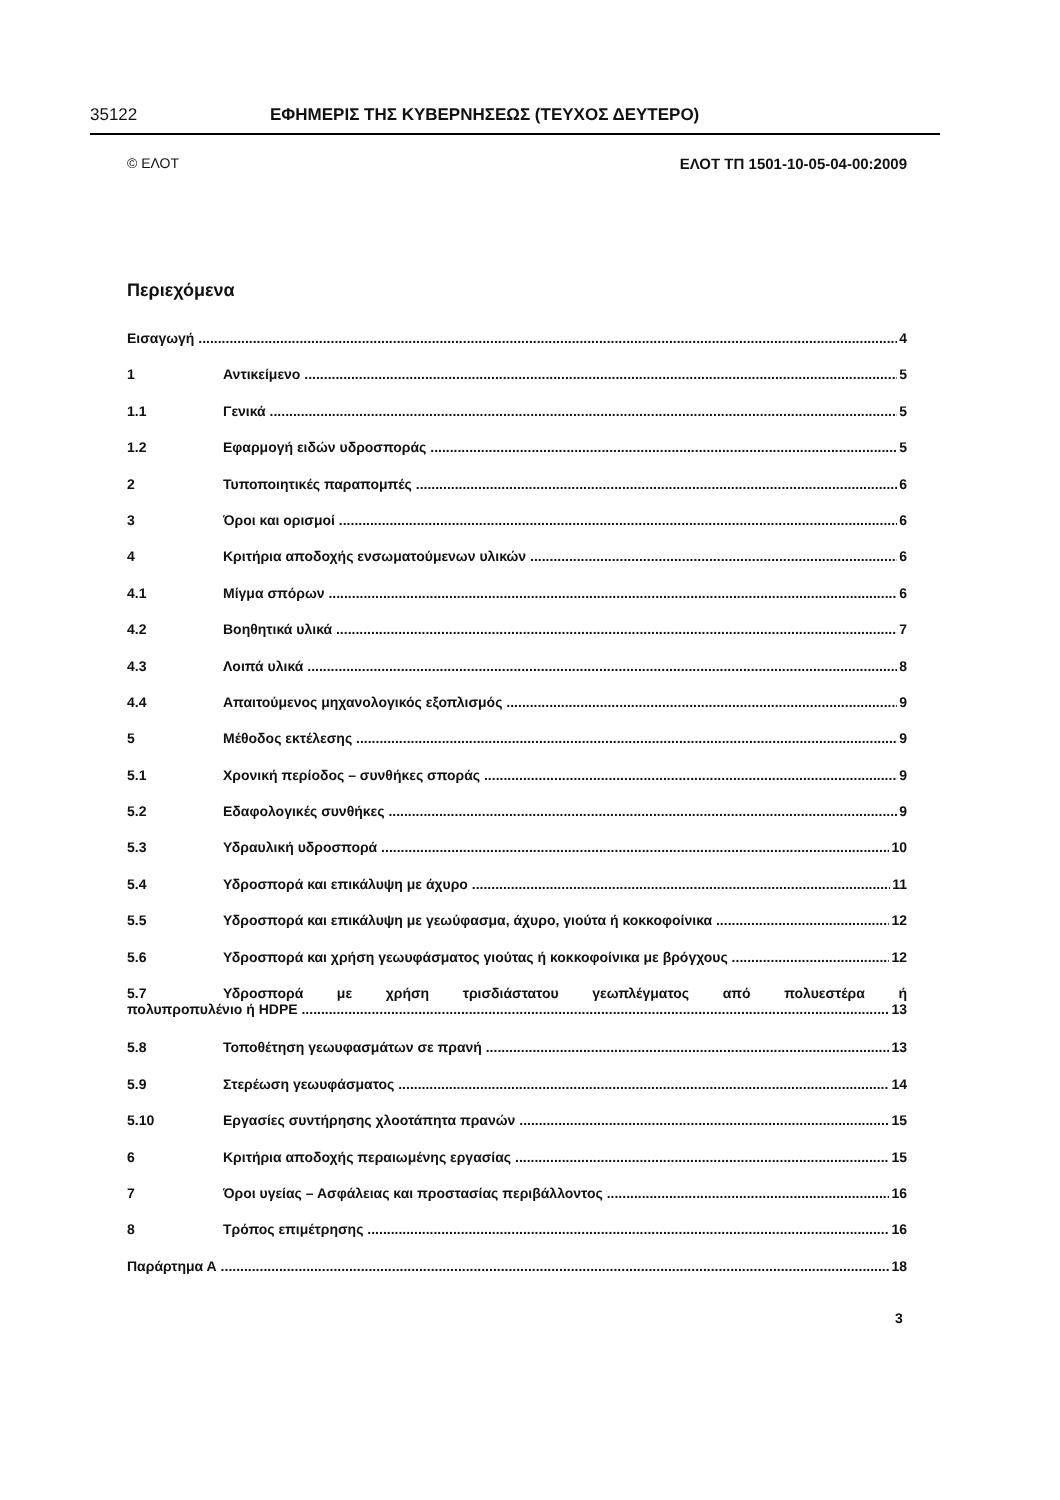35122 ΕΦΗΜΕΡΙΣ ΤΗΣ ΚΥΒΕΡΝΗΣΕΩΣ (ΤΕΥΧΟΣ ΔΕΥΤΕΡΟ)
© ΕΛΟΤ ΕΛΟΤ ΤΠ 1501-10-05-04-00:2009
Περιεχόμενα
Εισαγωγή 4
1 Αντικείμενο 5
1.1 Γενικά 5
1.2 Εφαρμογή ειδών υδροσποράς 5
2 Τυποποιητικές παραπομπές 6
3 Όροι και ορισμοί 6
4 Κριτήρια αποδοχής ενσωματούμενων υλικών 6
4.1 Μίγμα σπόρων 6
4.2 Βοηθητικά υλικά 7
4.3 Λοιπά υλικά 8
4.4 Απαιτούμενος μηχανολογικός εξοπλισμός 9
5 Μέθοδος εκτέλεσης 9
5.1 Χρονική περίοδος – συνθήκες σποράς 9
5.2 Εδαφολογικές συνθήκες 9
5.3 Υδραυλική υδροσπορά 10
5.4 Υδροσπορά και επικάλυψη με άχυρο 11
5.5 Υδροσπορά και επικάλυψη με γεωύφασμα, άχυρο, γιούτα ή κοκκοφοίνικα 12
5.6 Υδροσπορά και χρήση γεωυφάσματος γιούτας ή κοκκοφοίνικα με βρόγχους 12
5.7 Υδροσπορά με χρήση τρισδιάστατου γεωπλέγματος από πολυεστέρα ή
πολυπροπυλένιο ή HDPE 13
5.8 Τοποθέτηση γεωυφασμάτων σε πρανή 13
5.9 Στερέωση γεωυφάσματος 14
5.10 Εργασίες συντήρησης χλοοτάπητα πρανών 15
6 Κριτήρια αποδοχής περαιωμένης εργασίας 15
7 Όροι υγείας – Ασφάλειας και προστασίας περιβάλλοντος 16
8 Τρόπος επιμέτρησης 16
Παράρτημα Α 18
3